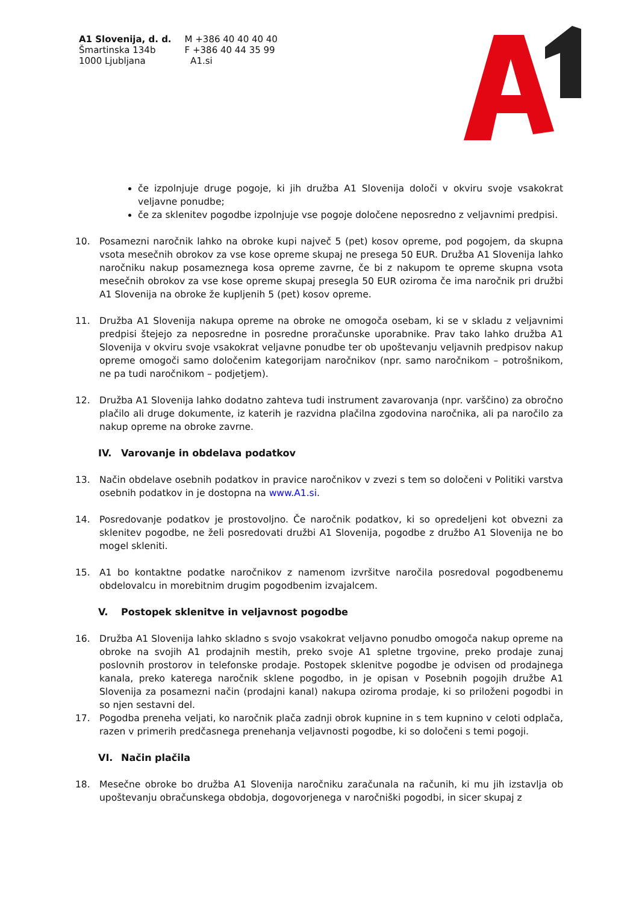A1 Slovenija, d. d.
Šmartinska 134b
1000 Ljubljana
M +386 40 40 40 40
F +386 40 44 35 99
A1.si
če izpolnjuje druge pogoje, ki jih družba A1 Slovenija določi v okviru svoje vsakokrat veljavne ponudbe;
če za sklenitev pogodbe izpolnjuje vse pogoje določene neposredno z veljavnimi predpisi.
10. Posamezni naročnik lahko na obroke kupi največ 5 (pet) kosov opreme, pod pogojem, da skupna vsota mesečnih obrokov za vse kose opreme skupaj ne presega 50 EUR. Družba A1 Slovenija lahko naročniku nakup posameznega kosa opreme zavrne, če bi z nakupom te opreme skupna vsota mesečnih obrokov za vse kose opreme skupaj presegla 50 EUR oziroma če ima naročnik pri družbi A1 Slovenija na obroke že kupljenih 5 (pet) kosov opreme.
11. Družba A1 Slovenija nakupa opreme na obroke ne omogoča osebam, ki se v skladu z veljavnimi predpisi štejejo za neposredne in posredne proračunske uporabnike. Prav tako lahko družba A1 Slovenija v okviru svoje vsakokrat veljavne ponudbe ter ob upoštevanju veljavnih predpisov nakup opreme omogoči samo določenim kategorijam naročnikov (npr. samo naročnikom – potrošnikom, ne pa tudi naročnikom – podjetjem).
12. Družba A1 Slovenija lahko dodatno zahteva tudi instrument zavarovanja (npr. varščino) za obročno plačilo ali druge dokumente, iz katerih je razvidna plačilna zgodovina naročnika, ali pa naročilo za nakup opreme na obroke zavrne.
IV. Varovanje in obdelava podatkov
13. Način obdelave osebnih podatkov in pravice naročnikov v zvezi s tem so določeni v Politiki varstva osebnih podatkov in je dostopna na www.A1.si.
14. Posredovanje podatkov je prostovoljno. Če naročnik podatkov, ki so opredeljeni kot obvezni za sklenitev pogodbe, ne želi posredovati družbi A1 Slovenija, pogodbe z družbo A1 Slovenija ne bo mogel skleniti.
15. A1 bo kontaktne podatke naročnikov z namenom izvršitve naročila posredoval pogodbenemu obdelovalcu in morebitnim drugim pogodbenim izvajalcem.
V. Postopek sklenitve in veljavnost pogodbe
16. Družba A1 Slovenija lahko skladno s svojo vsakokrat veljavno ponudbo omogoča nakup opreme na obroke na svojih A1 prodajnih mestih, preko svoje A1 spletne trgovine, preko prodaje zunaj poslovnih prostorov in telefonske prodaje. Postopek sklenitve pogodbe je odvisen od prodajnega kanala, preko katerega naročnik sklene pogodbo, in je opisan v Posebnih pogojih družbe A1 Slovenija za posamezni način (prodajni kanal) nakupa oziroma prodaje, ki so priloženi pogodbi in so njen sestavni del.
17. Pogodba preneha veljati, ko naročnik plača zadnji obrok kupnine in s tem kupnino v celoti odplača, razen v primerih predčasnega prenehanja veljavnosti pogodbe, ki so določeni s temi pogoji.
VI. Način plačila
18. Mesečne obroke bo družba A1 Slovenija naročniku zaračunala na računih, ki mu jih izstavlja ob upoštevanju obračunskega obdobja, dogovorjenega v naročniški pogodbi, in sicer skupaj z